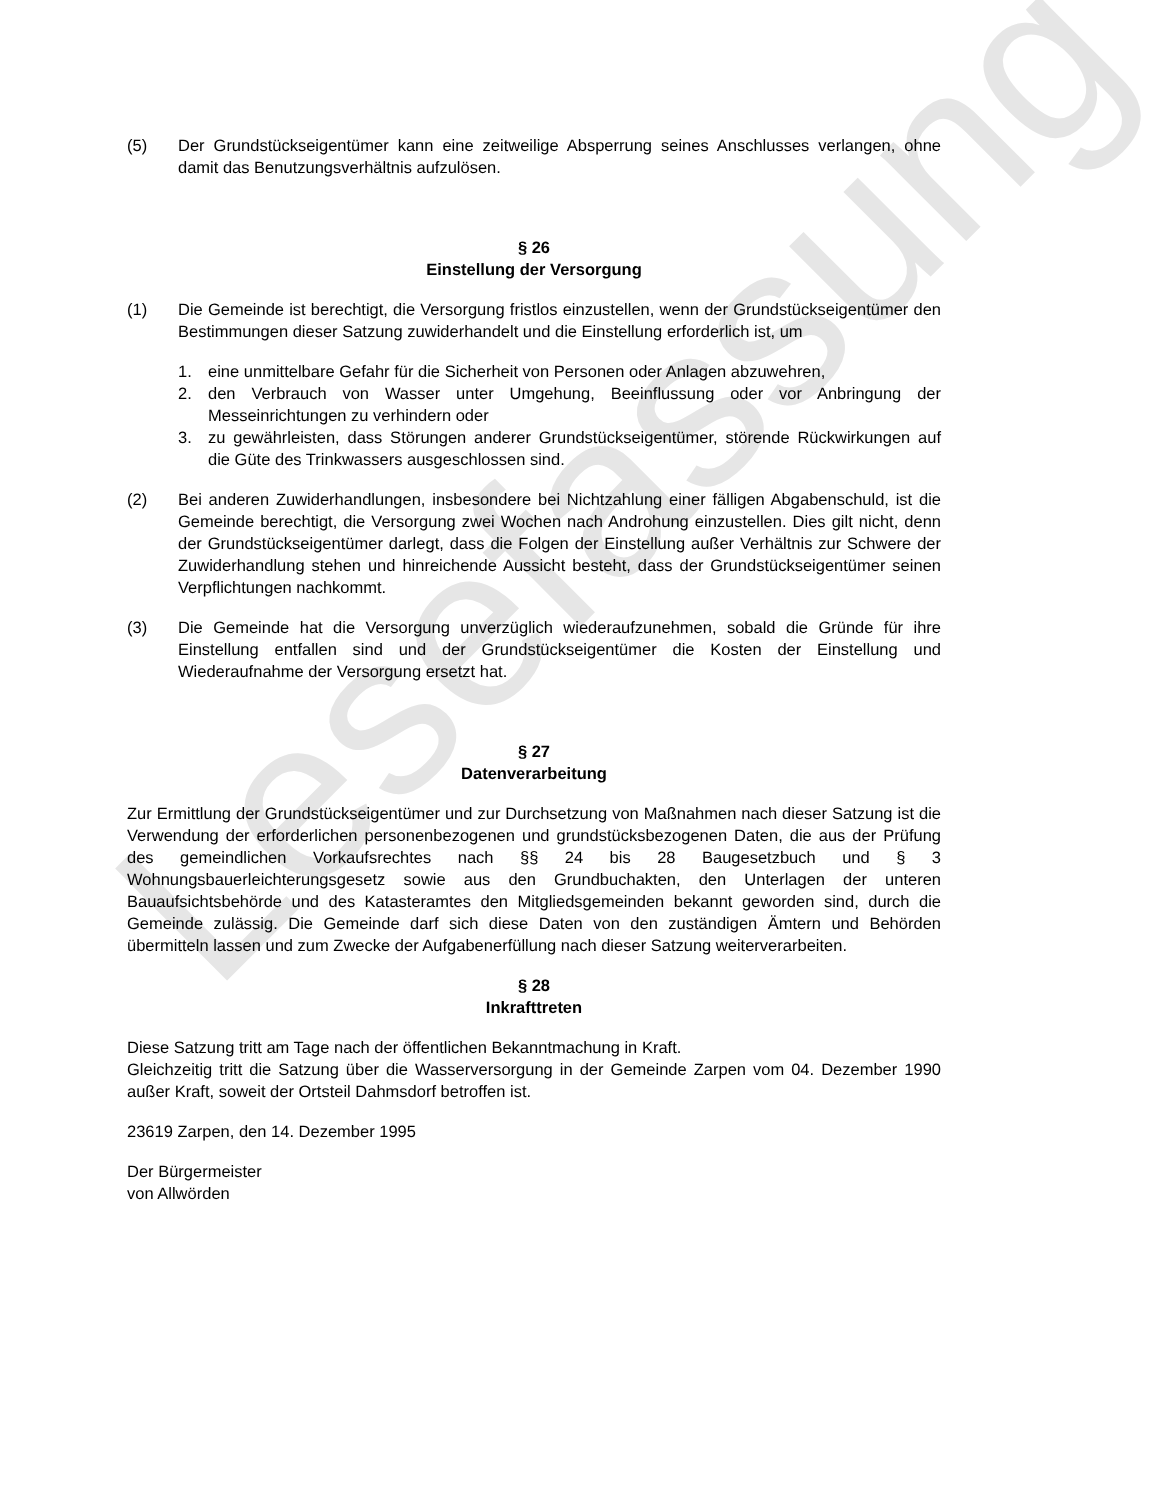Lesefassung
(5) Der Grundstückseigentümer kann eine zeitweilige Absperrung seines Anschlusses verlangen, ohne damit das Benutzungsverhältnis aufzulösen.
§ 26
Einstellung der Versorgung
(1) Die Gemeinde ist berechtigt, die Versorgung fristlos einzustellen, wenn der Grundstückseigentümer den Bestimmungen dieser Satzung zuwiderhandelt und die Einstellung erforderlich ist, um
1. eine unmittelbare Gefahr für die Sicherheit von Personen oder Anlagen abzuwehren,
2. den Verbrauch von Wasser unter Umgehung, Beeinflussung oder vor Anbringung der Messeinrichtungen zu verhindern oder
3. zu gewährleisten, dass Störungen anderer Grundstückseigentümer, störende Rückwirkungen auf die Güte des Trinkwassers ausgeschlossen sind.
(2) Bei anderen Zuwiderhandlungen, insbesondere bei Nichtzahlung einer fälligen Abgabenschuld, ist die Gemeinde berechtigt, die Versorgung zwei Wochen nach Androhung einzustellen. Dies gilt nicht, denn der Grundstückseigentümer darlegt, dass die Folgen der Einstellung außer Verhältnis zur Schwere der Zuwiderhandlung stehen und hinreichende Aussicht besteht, dass der Grundstückseigentümer seinen Verpflichtungen nachkommt.
(3) Die Gemeinde hat die Versorgung unverzüglich wiederaufzunehmen, sobald die Gründe für ihre Einstellung entfallen sind und der Grundstückseigentümer die Kosten der Einstellung und Wiederaufnahme der Versorgung ersetzt hat.
§ 27
Datenverarbeitung
Zur Ermittlung der Grundstückseigentümer und zur Durchsetzung von Maßnahmen nach dieser Satzung ist die Verwendung der erforderlichen personenbezogenen und grundstücksbezogenen Daten, die aus der Prüfung des gemeindlichen Vorkaufsrechtes nach §§ 24 bis 28 Baugesetzbuch und § 3 Wohnungsbauerleichterungsgesetz sowie aus den Grundbuchakten, den Unterlagen der unteren Bauaufsichtsbehörde und des Katasteramtes den Mitgliedsgemeinden bekannt geworden sind, durch die Gemeinde zulässig. Die Gemeinde darf sich diese Daten von den zuständigen Ämtern und Behörden übermitteln lassen und zum Zwecke der Aufgabenerfüllung nach dieser Satzung weiterverarbeiten.
§ 28
Inkrafttreten
Diese Satzung tritt am Tage nach der öffentlichen Bekanntmachung in Kraft.
Gleichzeitig tritt die Satzung über die Wasserversorgung in der Gemeinde Zarpen vom 04. Dezember 1990 außer Kraft, soweit der Ortsteil Dahmsdorf betroffen ist.
23619 Zarpen, den 14. Dezember 1995
Der Bürgermeister
von Allwörden